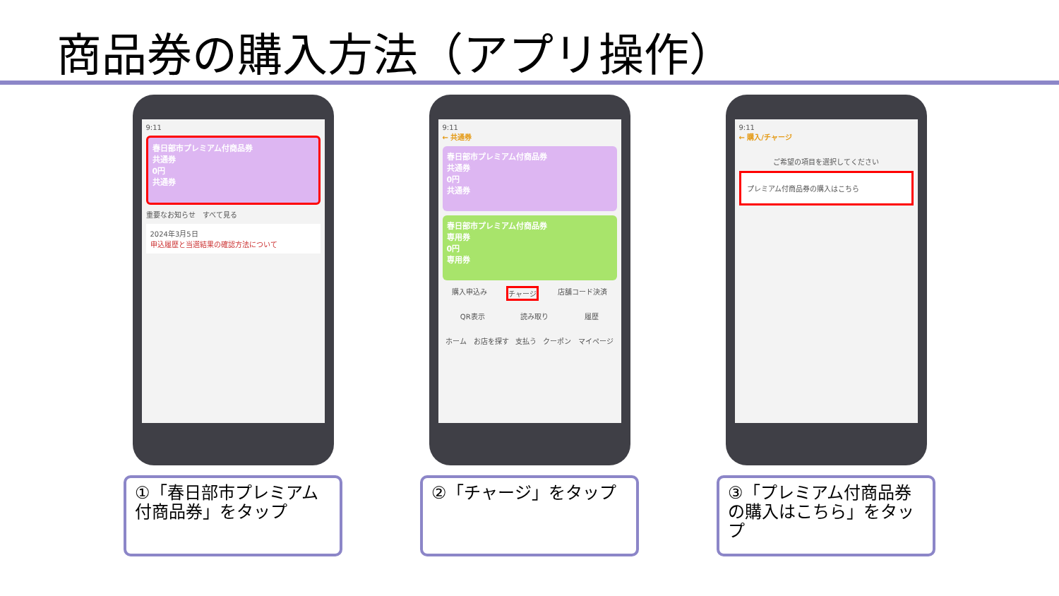商品券の購入方法（アプリ操作）
9:11
春日部市プレミアム付商品券
共通券
0円
共通券
重要なお知らせ　すべて見る
2024年3月5日
申込履歴と当選結果の確認方法について
①「春日部市プレミアム付商品券」をタップ
9:11
← 共通券
春日部市プレミアム付商品券
共通券
0円
共通券
春日部市プレミアム付商品券
専用券
0円
専用券
購入申込み チャージ 店舗コード決済
QR表示 読み取り 履歴
ホーム お店を探す 支払う クーポン マイページ
②「チャージ」をタップ
9:11
← 購入/チャージ
ご希望の項目を選択してください
プレミアム付商品券の購入はこちら
③「プレミアム付商品券の購入はこちら」をタップ